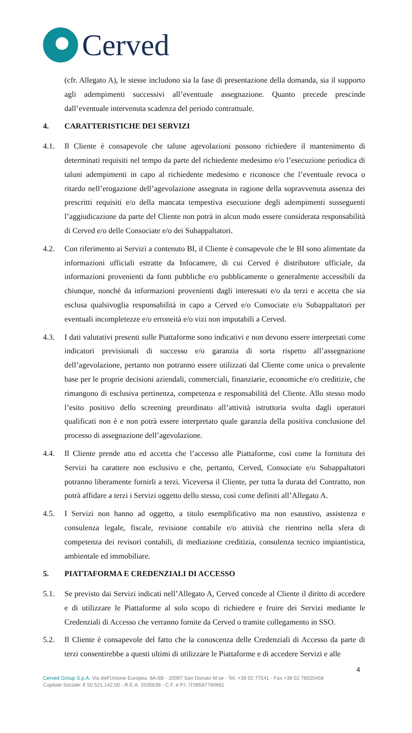Cerved
(cfr. Allegato A), le stesse includono sia la fase di presentazione della domanda, sia il supporto agli adempimenti successivi all’eventuale assegnazione. Quanto precede prescinde dall’eventuale intervenuta scadenza del periodo contrattuale.
4. CARATTERISTICHE DEI SERVIZI
4.1. Il Cliente è consapevole che talune agevolazioni possono richiedere il mantenimento di determinati requisiti nel tempo da parte del richiedente medesimo e/o l’esecuzione periodica di taluni adempimenti in capo al richiedente medesimo e riconosce che l’eventuale revoca o ritardo nell’erogazione dell’agevolazione assegnata in ragione della sopravvenuta assenza dei prescritti requisiti e/o della mancata tempestiva esecuzione degli adempimenti susseguenti l’aggiudicazione da parte del Cliente non potrà in alcun modo essere considerata responsabilità di Cerved e/o delle Consociate e/o dei Subappaltatori.
4.2. Con riferimento ai Servizi a contenuto BI, il Cliente è consapevole che le BI sono alimentate da informazioni ufficiali estratte da Infocamere, di cui Cerved è distributore ufficiale, da informazioni provenienti da fonti pubbliche e/o pubblicamente o generalmente accessibili da chiunque, nonché da informazioni provenienti dagli interessati e/o da terzi e accetta che sia esclusa qualsivoglia responsabilità in capo a Cerved e/o Consociate e/o Subappaltatori per eventuali incompletezze e/o erroneità e/o vizi non imputabili a Cerved.
4.3. I dati valutativi presenti sulle Piattaforme sono indicativi e non devono essere interpretati come indicatori previsionali di successo e/o garanzia di sorta rispetto all’assegnazione dell’agevolazione, pertanto non potranno essere utilizzati dal Cliente come unica o prevalente base per le proprie decisioni aziendali, commerciali, finanziarie, economiche e/o creditizie, che rimangono di esclusiva pertinenza, competenza e responsabilità del Cliente. Allo stesso modo l’esito positivo dello screening preordinato all’attività istruttoria svolta dagli operatori qualificati non è e non potrà essere interpretato quale garanzia della positiva conclusione del processo di assegnazione dell’agevolazione.
4.4. Il Cliente prende atto ed accetta che l’accesso alle Piattaforme, così come la fornitura dei Servizi ha carattere non esclusivo e che, pertanto, Cerved, Consociate e/o Subappaltatori potranno liberamente fornirli a terzi. Viceversa il Cliente, per tutta la durata del Contratto, non potrà affidare a terzi i Servizi oggetto dello stesso, così come definiti all’Allegato A.
4.5. I Servizi non hanno ad oggetto, a titolo esemplificativo ma non esaustivo, assistenza e consulenza legale, fiscale, revisione contabile e/o attività che rientrino nella sfera di competenza dei revisori contabili, di mediazione creditizia, consulenza tecnico impiantistica, ambientale ed immobiliare.
5. PIATTAFORMA E CREDENZIALI DI ACCESSO
5.1. Se previsto dai Servizi indicati nell’Allegato A, Cerved concede al Cliente il diritto di accedere e di utilizzare le Piattaforme al solo scopo di richiedere e fruire dei Servizi mediante le Credenziali di Accesso che verranno fornite da Cerved o tramite collegamento in SSO.
5.2. Il Cliente è consapevole del fatto che la conoscenza delle Credenziali di Accesso da parte di terzi consentirebbe a questi ultimi di utilizzare le Piattaforme e di accedere Servizi e alle
4
Cerved Group S.p.A. Via dell’Unione Europea, 6A-6B - 20097 San Donato M.se - Tel. +39 02 77541 - Fax +39 02 76020458
Capitale Sociale: € 50.521.142,00 - R.E.A. 2035639 - C.F. e P.I. IT08587760961